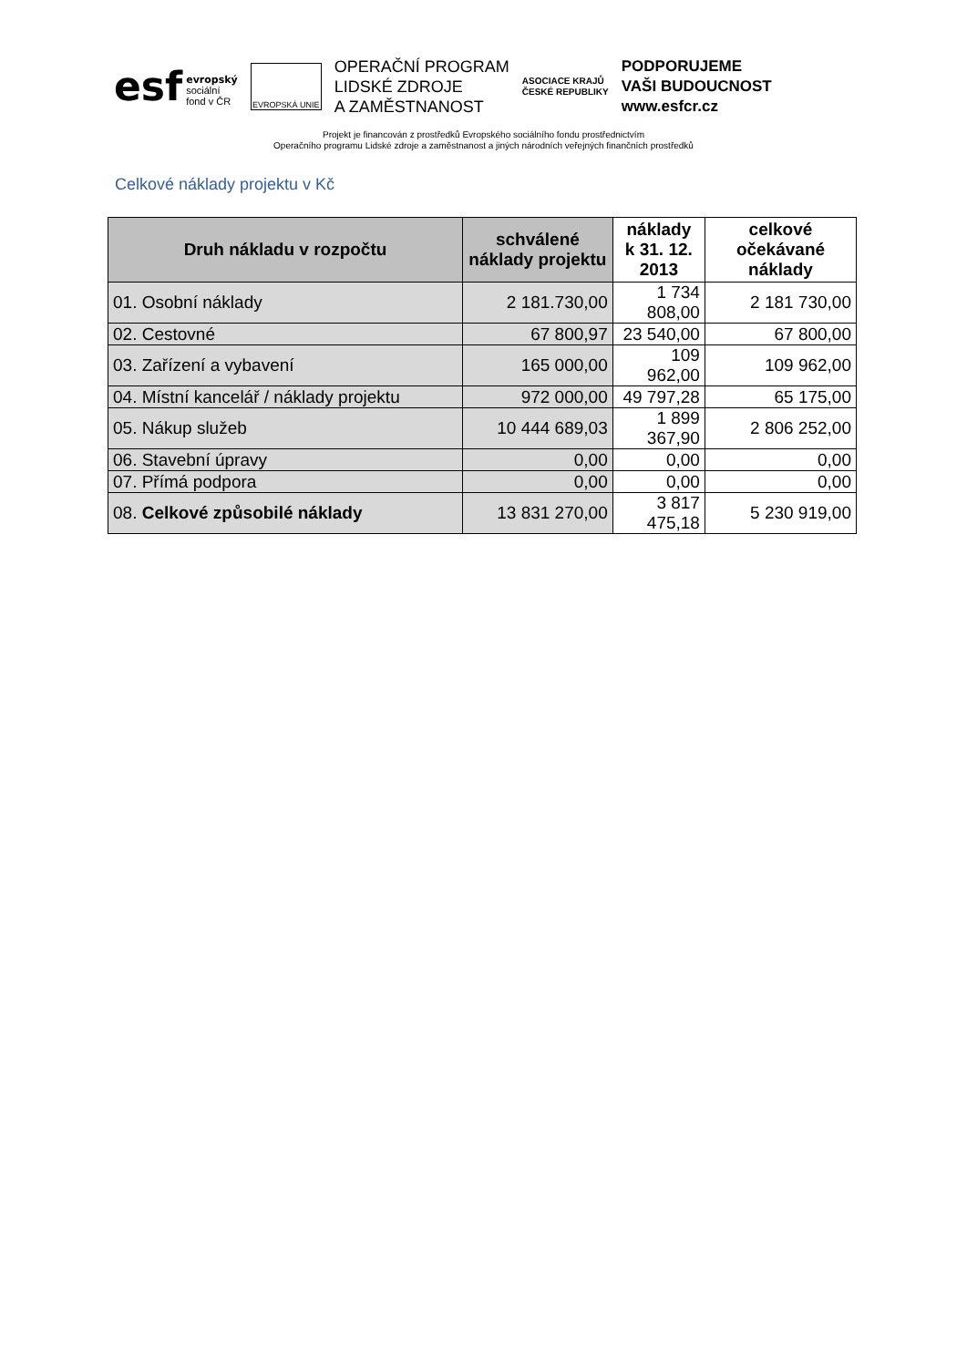esf evropský
sociální
fond v ČR
EVROPSKÁ UNIE
OPERAČNÍ PROGRAM
LIDSKÉ ZDROJE
A ZAMĚSTNANOST
ASOCIACE KRAJŮ
ČESKÉ REPUBLIKY
PODPORUJEME
VAŠI BUDOUCNOST
www.esfcr.cz
Projekt je financován z prostředků Evropského sociálního fondu prostřednictvím
Operačního programu Lidské zdroje a zaměstnanost a jiných národních veřejných finančních prostředků
Celkové náklady projektu v Kč
| Druh nákladu v rozpočtu | schválené náklady projektu | náklady k 31. 12. 2013 | celkové očekávané náklady |
| --- | --- | --- | --- |
| 01. Osobní náklady | 2 181.730,00 | 1 734 808,00 | 2 181 730,00 |
| 02. Cestovné | 67 800,97 | 23 540,00 | 67 800,00 |
| 03. Zařízení a vybavení | 165 000,00 | 109 962,00 | 109 962,00 |
| 04. Místní kancelář / náklady projektu | 972 000,00 | 49 797,28 | 65 175,00 |
| 05. Nákup služeb | 10 444 689,03 | 1 899 367,90 | 2 806 252,00 |
| 06. Stavební úpravy | 0,00 | 0,00 | 0,00 |
| 07. Přímá podpora | 0,00 | 0,00 | 0,00 |
| 08. Celkové způsobilé náklady | 13 831 270,00 | 3 817 475,18 | 5 230 919,00 |